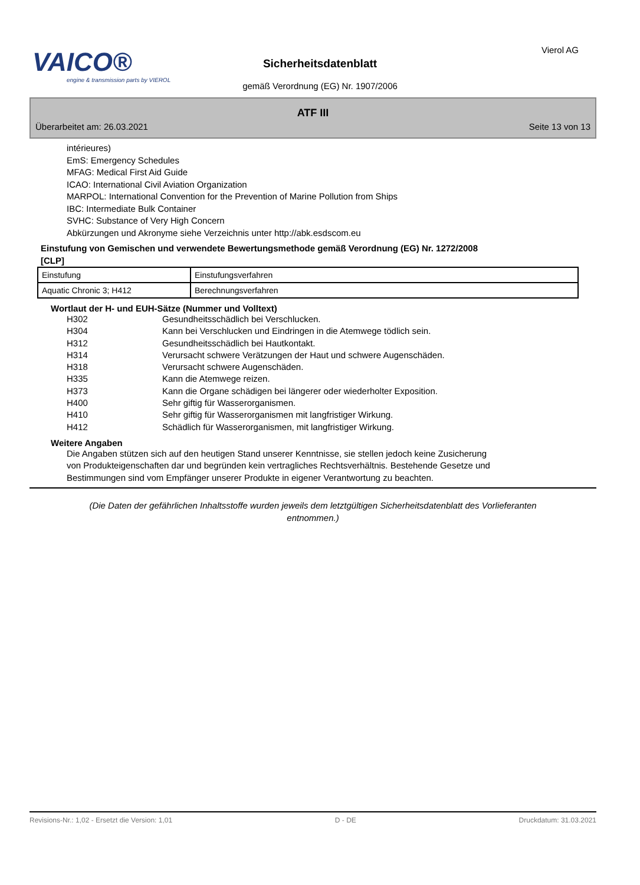VAICO®
engine & transmission parts by VIEROL
Vierol AG
Sicherheitsdatenblatt
gemäß Verordnung (EG) Nr. 1907/2006
ATF III
Überarbeitet am: 26.03.2021 Seite 13 von 13
intérieures)
EmS: Emergency Schedules
MFAG: Medical First Aid Guide
ICAO: International Civil Aviation Organization
MARPOL: International Convention for the Prevention of Marine Pollution from Ships
IBC: Intermediate Bulk Container
SVHC: Substance of Very High Concern
Abkürzungen und Akronyme siehe Verzeichnis unter http://abk.esdscom.eu
Einstufung von Gemischen und verwendete Bewertungsmethode gemäß Verordnung (EG) Nr. 1272/2008
[CLP]
| Einstufung | Einstufungsverfahren |
| Aquatic Chronic 3; H412 | Berechnungsverfahren |
Wortlaut der H- und EUH-Sätze (Nummer und Volltext)
| H302 | Gesundheitsschädlich bei Verschlucken. |
| H304 | Kann bei Verschlucken und Eindringen in die Atemwege tödlich sein. |
| H312 | Gesundheitsschädlich bei Hautkontakt. |
| H314 | Verursacht schwere Verätzungen der Haut und schwere Augenschäden. |
| H318 | Verursacht schwere Augenschäden. |
| H335 | Kann die Atemwege reizen. |
| H373 | Kann die Organe schädigen bei längerer oder wiederholter Exposition. |
| H400 | Sehr giftig für Wasserorganismen. |
| H410 | Sehr giftig für Wasserorganismen mit langfristiger Wirkung. |
| H412 | Schädlich für Wasserorganismen, mit langfristiger Wirkung. |
Weitere Angaben
Die Angaben stützen sich auf den heutigen Stand unserer Kenntnisse, sie stellen jedoch keine Zusicherung
von Produkteigenschaften dar und begründen kein vertragliches Rechtsverhältnis. Bestehende Gesetze und
Bestimmungen sind vom Empfänger unserer Produkte in eigener Verantwortung zu beachten.
(Die Daten der gefährlichen Inhaltsstoffe wurden jeweils dem letztgültigen Sicherheitsdatenblatt des Vorlieferanten entnommen.)
Revisions-Nr.: 1,02 - Ersetzt die Version: 1,01 D - DE Druckdatum: 31.03.2021